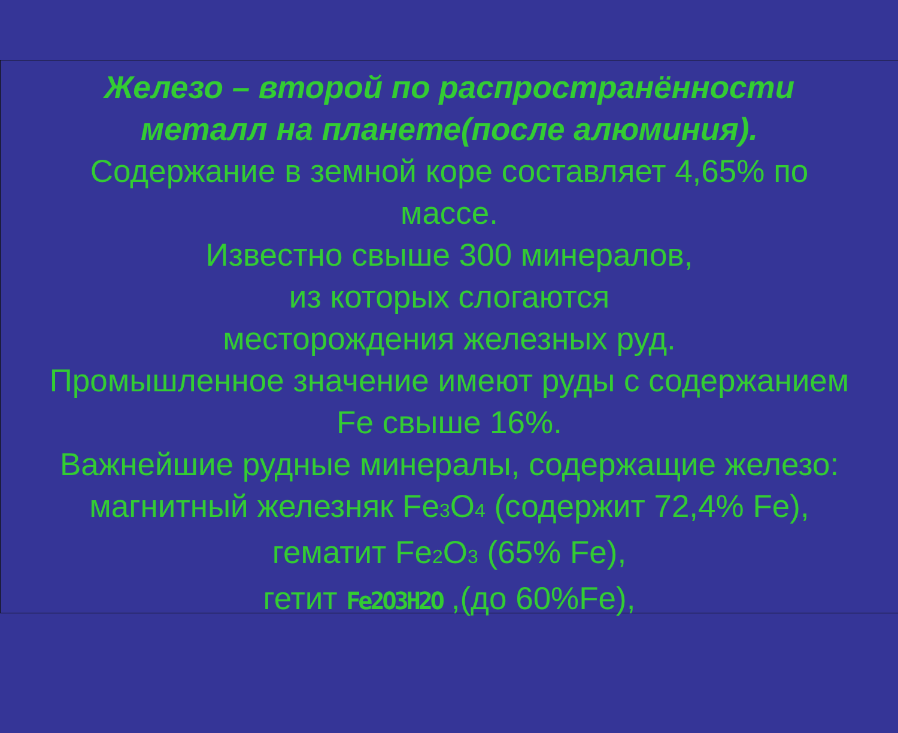Железо – второй по распространённости
металл на планете(после алюминия).
Содержание в земной коре составляет 4,65% по
массе.
Известно свыше 300 минералов,
из которых слогаются
месторождения железных руд.
Промышленное значение имеют руды с содержанием
Fe свыше 16%.
Важнейшие рудные минералы, содержащие железо:
магнитный железняк Fe<sub>3</sub>O<sub>4</sub> (содержит 72,4% Fe),
гематит Fe<sub>2</sub>O<sub>3</sub> (65% Fe),
гетит Fe2O3H2O ,(до 60%Fe),